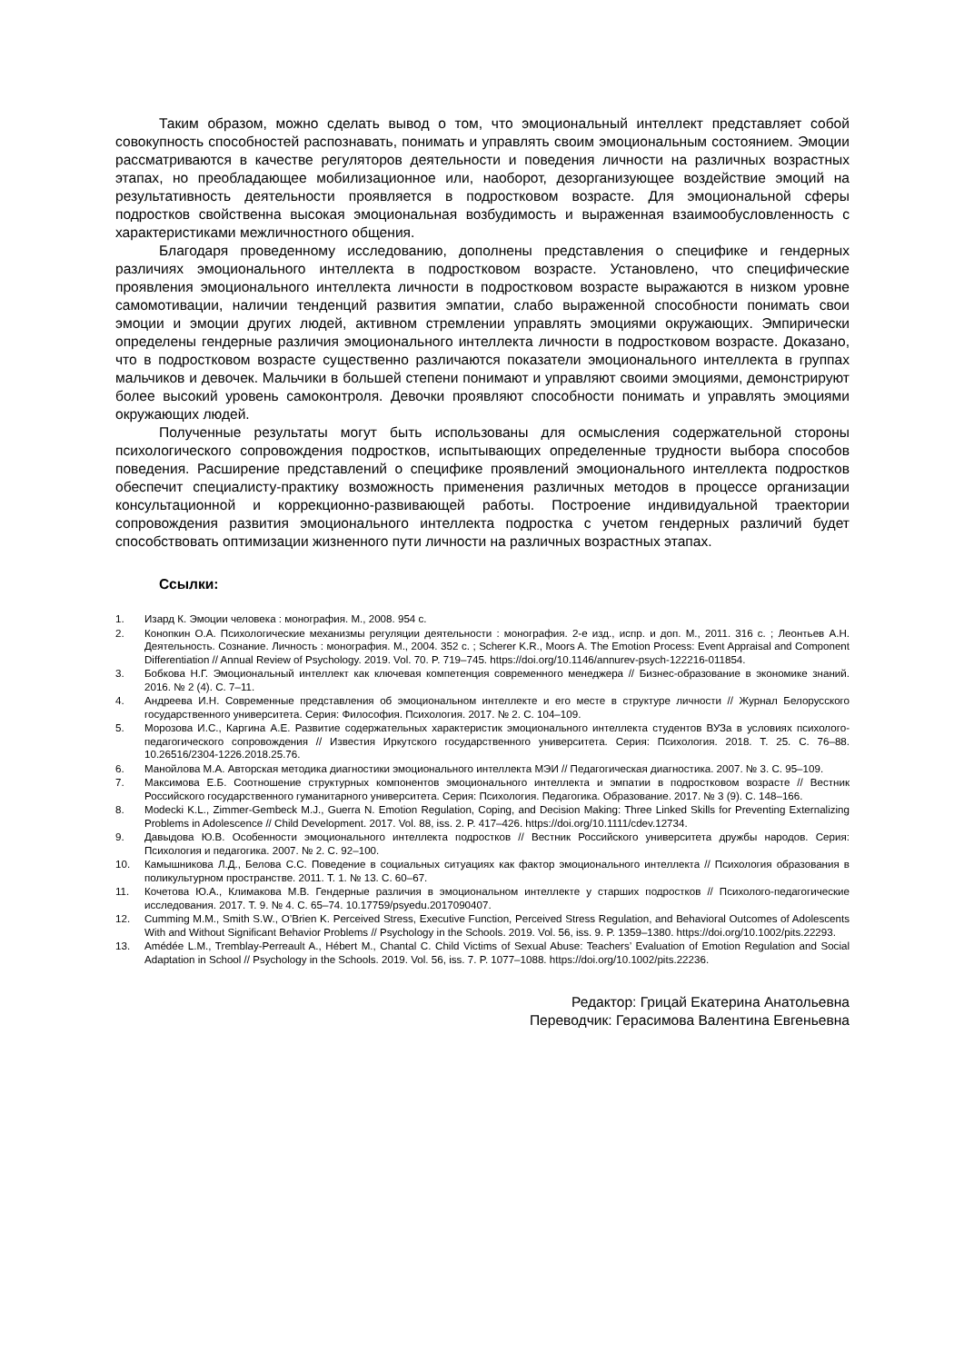Таким образом, можно сделать вывод о том, что эмоциональный интеллект представляет собой совокупность способностей распознавать, понимать и управлять своим эмоциональным состоянием. Эмоции рассматриваются в качестве регуляторов деятельности и поведения личности на различных возрастных этапах, но преобладающее мобилизационное или, наоборот, дезорганизующее воздействие эмоций на результативность деятельности проявляется в подростковом возрасте. Для эмоциональной сферы подростков свойственна высокая эмоциональная возбудимость и выраженная взаимообусловленность с характеристиками межличностного общения.
Благодаря проведенному исследованию, дополнены представления о специфике и гендерных различиях эмоционального интеллекта в подростковом возрасте. Установлено, что специфические проявления эмоционального интеллекта личности в подростковом возрасте выражаются в низком уровне самомотивации, наличии тенденций развития эмпатии, слабо выраженной способности понимать свои эмоции и эмоции других людей, активном стремлении управлять эмоциями окружающих. Эмпирически определены гендерные различия эмоционального интеллекта личности в подростковом возрасте. Доказано, что в подростковом возрасте существенно различаются показатели эмоционального интеллекта в группах мальчиков и девочек. Мальчики в большей степени понимают и управляют своими эмоциями, демонстрируют более высокий уровень самоконтроля. Девочки проявляют способности понимать и управлять эмоциями окружающих людей.
Полученные результаты могут быть использованы для осмысления содержательной стороны психологического сопровождения подростков, испытывающих определенные трудности выбора способов поведения. Расширение представлений о специфике проявлений эмоционального интеллекта подростков обеспечит специалисту-практику возможность применения различных методов в процессе организации консультационной и коррекционно-развивающей работы. Построение индивидуальной траектории сопровождения развития эмоционального интеллекта подростка с учетом гендерных различий будет способствовать оптимизации жизненного пути личности на различных возрастных этапах.
Ссылки:
1. Изард К. Эмоции человека : монография. М., 2008. 954 с.
2. Конопкин О.А. Психологические механизмы регуляции деятельности : монография. 2-е изд., испр. и доп. М., 2011. 316 с. ; Леонтьев А.Н. Деятельность. Сознание. Личность : монография. М., 2004. 352 с. ; Scherer K.R., Moors A. The Emotion Process: Event Appraisal and Component Differentiation // Annual Review of Psychology. 2019. Vol. 70. P. 719–745. https://doi.org/10.1146/annurev-psych-122216-011854.
3. Бобкова Н.Г. Эмоциональный интеллект как ключевая компетенция современного менеджера // Бизнес-образование в экономике знаний. 2016. № 2 (4). С. 7–11.
4. Андреева И.Н. Современные представления об эмоциональном интеллекте и его месте в структуре личности // Журнал Белорусского государственного университета. Серия: Философия. Психология. 2017. № 2. С. 104–109.
5. Морозова И.С., Каргина А.Е. Развитие содержательных характеристик эмоционального интеллекта студентов ВУЗа в условиях психолого-педагогического сопровождения // Известия Иркутского государственного университета. Серия: Психология. 2018. Т. 25. С. 76–88. 10.26516/2304-1226.2018.25.76.
6. Манойлова М.А. Авторская методика диагностики эмоционального интеллекта МЭИ // Педагогическая диагностика. 2007. № 3. С. 95–109.
7. Максимова Е.Б. Соотношение структурных компонентов эмоционального интеллекта и эмпатии в подростковом возрасте // Вестник Российского государственного гуманитарного университета. Серия: Психология. Педагогика. Образование. 2017. № 3 (9). С. 148–166.
8. Modecki K.L., Zimmer-Gembeck M.J., Guerra N. Emotion Regulation, Coping, and Decision Making: Three Linked Skills for Preventing Externalizing Problems in Adolescence // Child Development. 2017. Vol. 88, iss. 2. P. 417–426. https://doi.org/10.1111/cdev.12734.
9. Давыдова Ю.В. Особенности эмоционального интеллекта подростков // Вестник Российского университета дружбы народов. Серия: Психология и педагогика. 2007. № 2. С. 92–100.
10. Камышникова Л.Д., Белова С.С. Поведение в социальных ситуациях как фактор эмоционального интеллекта // Психология образования в поликультурном пространстве. 2011. Т. 1. № 13. С. 60–67.
11. Кочетова Ю.А., Климакова М.В. Гендерные различия в эмоциональном интеллекте у старших подростков // Психолого-педагогические исследования. 2017. Т. 9. № 4. С. 65–74. 10.17759/psyedu.2017090407.
12. Cumming M.M., Smith S.W., O’Brien K. Perceived Stress, Executive Function, Perceived Stress Regulation, and Behavioral Outcomes of Adolescents With and Without Significant Behavior Problems // Psychology in the Schools. 2019. Vol. 56, iss. 9. P. 1359–1380. https://doi.org/10.1002/pits.22293.
13. Amédée L.M., Tremblay-Perreault A., Hébert M., Chantal C. Child Victims of Sexual Abuse: Teachers’ Evaluation of Emotion Regulation and Social Adaptation in School // Psychology in the Schools. 2019. Vol. 56, iss. 7. P. 1077–1088. https://doi.org/10.1002/pits.22236.
Редактор: Грицай Екатерина Анатольевна
Переводчик: Герасимова Валентина Евгеньевна